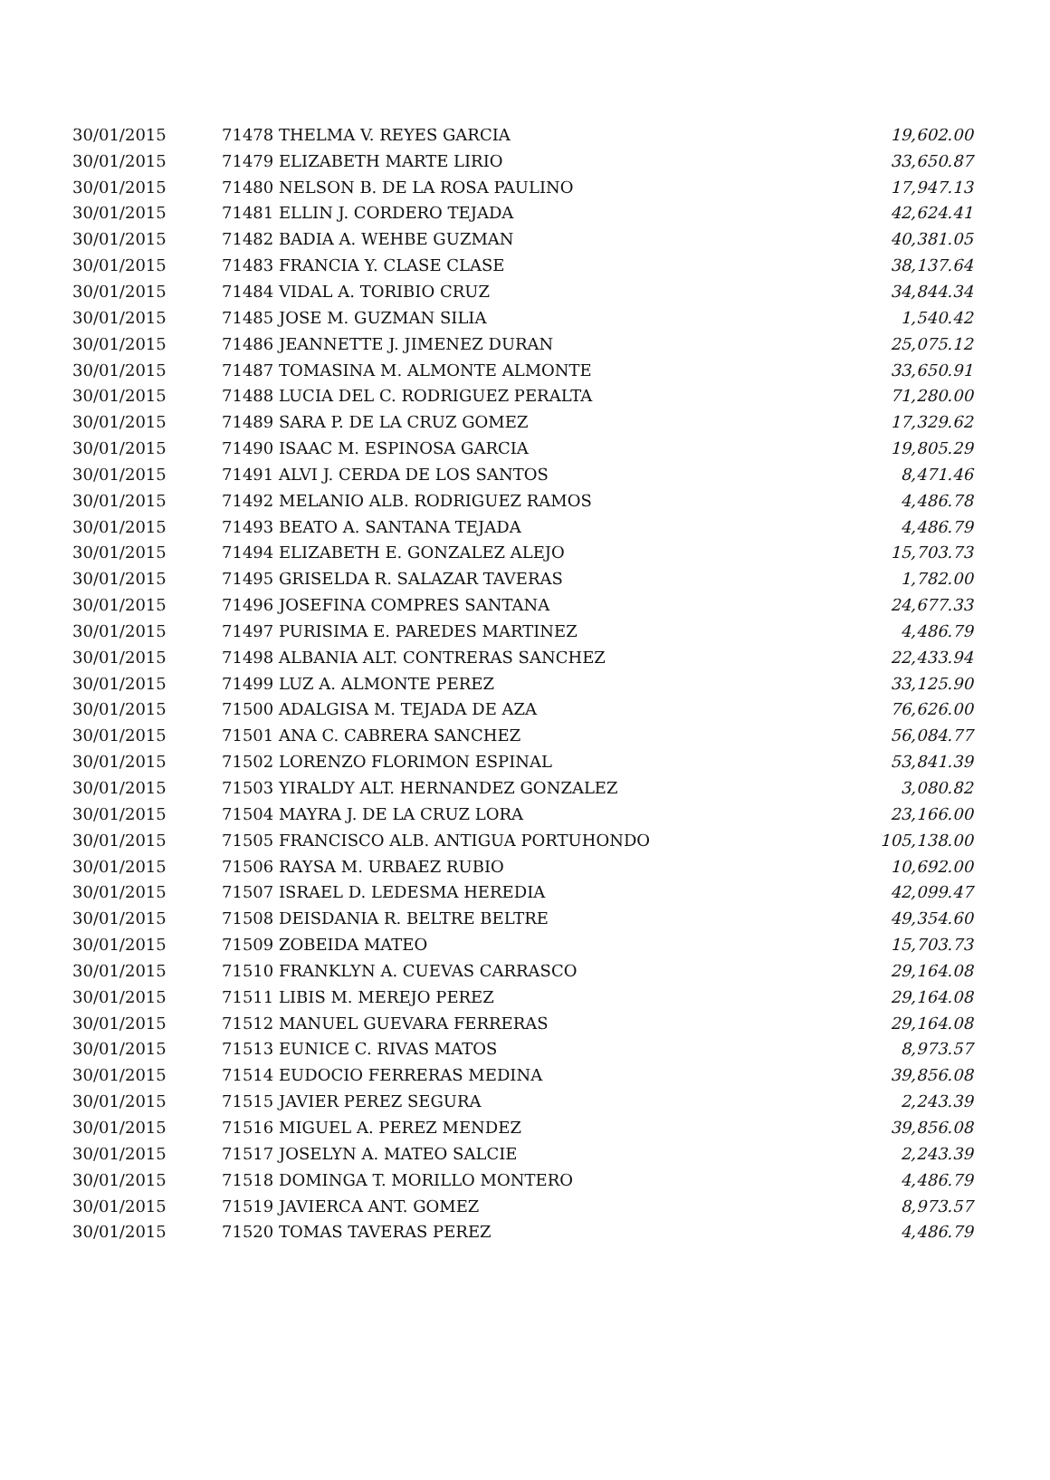| 30/01/2015 | 71478 THELMA V. REYES GARCIA | 19,602.00 |
| 30/01/2015 | 71479 ELIZABETH MARTE LIRIO | 33,650.87 |
| 30/01/2015 | 71480 NELSON B. DE LA ROSA PAULINO | 17,947.13 |
| 30/01/2015 | 71481 ELLIN J. CORDERO TEJADA | 42,624.41 |
| 30/01/2015 | 71482 BADIA A. WEHBE GUZMAN | 40,381.05 |
| 30/01/2015 | 71483 FRANCIA Y. CLASE CLASE | 38,137.64 |
| 30/01/2015 | 71484 VIDAL A. TORIBIO CRUZ | 34,844.34 |
| 30/01/2015 | 71485 JOSE M. GUZMAN SILIA | 1,540.42 |
| 30/01/2015 | 71486 JEANNETTE J. JIMENEZ DURAN | 25,075.12 |
| 30/01/2015 | 71487 TOMASINA M. ALMONTE ALMONTE | 33,650.91 |
| 30/01/2015 | 71488 LUCIA DEL C. RODRIGUEZ PERALTA | 71,280.00 |
| 30/01/2015 | 71489 SARA P. DE LA CRUZ GOMEZ | 17,329.62 |
| 30/01/2015 | 71490 ISAAC M. ESPINOSA GARCIA | 19,805.29 |
| 30/01/2015 | 71491 ALVI J. CERDA DE LOS SANTOS | 8,471.46 |
| 30/01/2015 | 71492 MELANIO ALB. RODRIGUEZ RAMOS | 4,486.78 |
| 30/01/2015 | 71493 BEATO A. SANTANA TEJADA | 4,486.79 |
| 30/01/2015 | 71494 ELIZABETH E. GONZALEZ ALEJO | 15,703.73 |
| 30/01/2015 | 71495 GRISELDA R. SALAZAR TAVERAS | 1,782.00 |
| 30/01/2015 | 71496 JOSEFINA COMPRES SANTANA | 24,677.33 |
| 30/01/2015 | 71497 PURISIMA E. PAREDES MARTINEZ | 4,486.79 |
| 30/01/2015 | 71498 ALBANIA ALT. CONTRERAS SANCHEZ | 22,433.94 |
| 30/01/2015 | 71499 LUZ A. ALMONTE PEREZ | 33,125.90 |
| 30/01/2015 | 71500 ADALGISA M. TEJADA DE AZA | 76,626.00 |
| 30/01/2015 | 71501 ANA C. CABRERA SANCHEZ | 56,084.77 |
| 30/01/2015 | 71502 LORENZO FLORIMON ESPINAL | 53,841.39 |
| 30/01/2015 | 71503 YIRALDY ALT. HERNANDEZ GONZALEZ | 3,080.82 |
| 30/01/2015 | 71504 MAYRA J. DE LA CRUZ LORA | 23,166.00 |
| 30/01/2015 | 71505 FRANCISCO ALB. ANTIGUA PORTUHONDO | 105,138.00 |
| 30/01/2015 | 71506 RAYSA M. URBAEZ RUBIO | 10,692.00 |
| 30/01/2015 | 71507 ISRAEL D. LEDESMA HEREDIA | 42,099.47 |
| 30/01/2015 | 71508 DEISDANIA R. BELTRE BELTRE | 49,354.60 |
| 30/01/2015 | 71509 ZOBEIDA MATEO | 15,703.73 |
| 30/01/2015 | 71510 FRANKLYN A. CUEVAS CARRASCO | 29,164.08 |
| 30/01/2015 | 71511 LIBIS M. MEREJO PEREZ | 29,164.08 |
| 30/01/2015 | 71512 MANUEL GUEVARA FERRERAS | 29,164.08 |
| 30/01/2015 | 71513 EUNICE C. RIVAS MATOS | 8,973.57 |
| 30/01/2015 | 71514 EUDOCIO FERRERAS MEDINA | 39,856.08 |
| 30/01/2015 | 71515 JAVIER PEREZ SEGURA | 2,243.39 |
| 30/01/2015 | 71516 MIGUEL A. PEREZ MENDEZ | 39,856.08 |
| 30/01/2015 | 71517 JOSELYN A. MATEO SALCIE | 2,243.39 |
| 30/01/2015 | 71518 DOMINGA T. MORILLO MONTERO | 4,486.79 |
| 30/01/2015 | 71519 JAVIERCA ANT. GOMEZ | 8,973.57 |
| 30/01/2015 | 71520 TOMAS TAVERAS PEREZ | 4,486.79 |